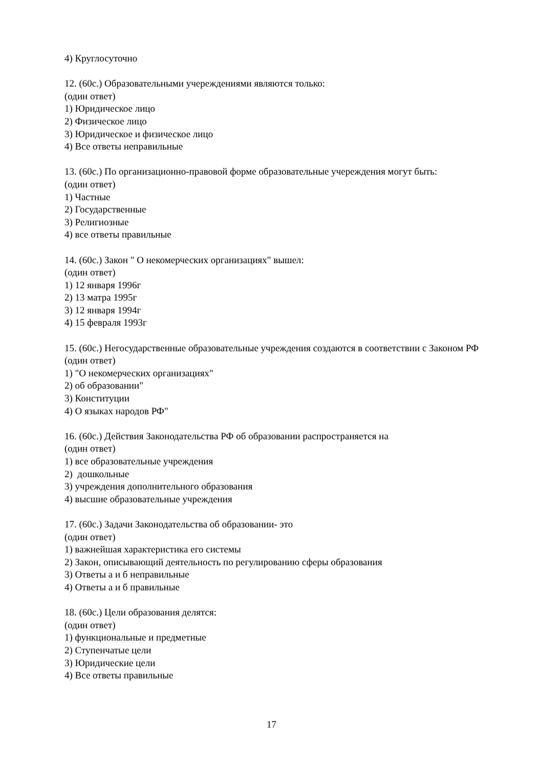4) Круглосуточно
12. (60с.) Образовательными учереждениями являются только:
(один ответ)
1) Юридическое лицо
2) Физическое лицо
3) Юридическое и физическое лицо
4) Все ответы неправильные
13. (60с.) По организационно-правовой форме образовательные учереждения могут быть:
(один ответ)
1) Частные
2) Государственные
3) Религиозные
4) все ответы правильные
14. (60с.) Закон " О некомерческих организациях" вышел:
(один ответ)
1) 12 января 1996г
2) 13 матра 1995г
3) 12 января 1994г
4) 15 февраля 1993г
15. (60с.) Негосударственные образовательные учреждения создаются в соответствии с Законом РФ
(один ответ)
1) "О некомерческих организациях"
2) об образовании"
3) Конституции
4) О языках народов РФ"
16. (60с.) Действия Законодательства РФ об образовании распространяется на
(один ответ)
1) все образовательные учреждения
2) дошкольные
3) учреждения дополнительного образования
4) высшие образовательные учреждения
17. (60с.) Задачи Законодательства об образовании- это
(один ответ)
1) важнейшая характеристика его системы
2) Закон, описывающий деятельность по регулированию сферы образования
3) Ответы а и б неправильные
4) Ответы а и б правильные
18. (60с.) Цели образования делятся:
(один ответ)
1) функциональные и предметные
2) Ступенчатые цели
3) Юридические цели
4) Все ответы правильные
17